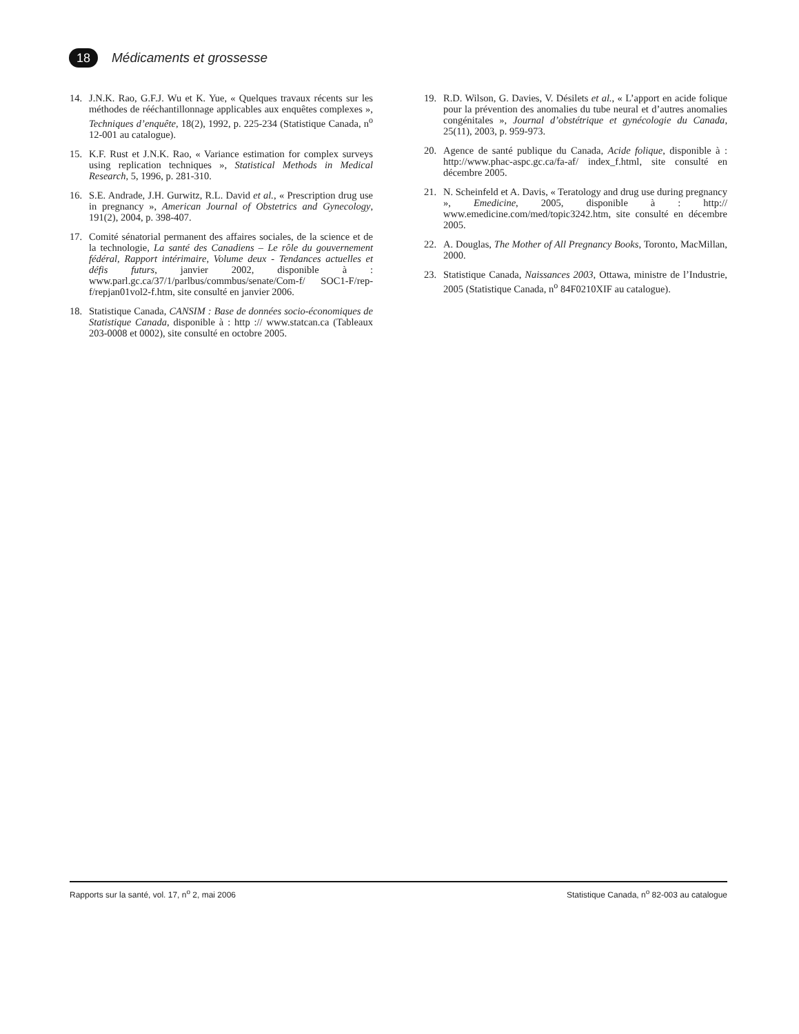18
Médicaments et grossesse
14. J.N.K. Rao, G.F.J. Wu et K. Yue, « Quelques travaux récents sur les méthodes de rééchantillonnage applicables aux enquêtes complexes », Techniques d’enquête, 18(2), 1992, p. 225-234 (Statistique Canada, n<sup>o</sup> 12-001 au catalogue).
15. K.F. Rust et J.N.K. Rao, « Variance estimation for complex surveys using replication techniques », Statistical Methods in Medical Research, 5, 1996, p. 281-310.
16. S.E. Andrade, J.H. Gurwitz, R.L. David et al., « Prescription drug use in pregnancy », American Journal of Obstetrics and Gynecology, 191(2), 2004, p. 398-407.
17. Comité sénatorial permanent des affaires sociales, de la science et de la technologie, La santé des Canadiens – Le rôle du gouvernement fédéral, Rapport intérimaire, Volume deux - Tendances actuelles et défis futurs, janvier 2002, disponible à : www.parl.gc.ca/37/1/parlbus/commbus/senate/Com-f/ SOC1-F/rep-f/repjan01vol2-f.htm, site consulté en janvier 2006.
18. Statistique Canada, CANSIM : Base de données socio-économiques de Statistique Canada, disponible à : http :// www.statcan.ca (Tableaux 203-0008 et 0002), site consulté en octobre 2005.
19. R.D. Wilson, G. Davies, V. Désilets et al., « L’apport en acide folique pour la prévention des anomalies du tube neural et d’autres anomalies congénitales », Journal d’obstétrique et gynécologie du Canada, 25(11), 2003, p. 959-973.
20. Agence de santé publique du Canada, Acide folique, disponible à : http://www.phac-aspc.gc.ca/fa-af/ index_f.html, site consulté en décembre 2005.
21. N. Scheinfeld et A. Davis, « Teratology and drug use during pregnancy », Emedicine, 2005, disponible à : http:// www.emedicine.com/med/topic3242.htm, site consulté en décembre 2005.
22. A. Douglas, The Mother of All Pregnancy Books, Toronto, MacMillan, 2000.
23. Statistique Canada, Naissances 2003, Ottawa, ministre de l’Industrie, 2005 (Statistique Canada, n<sup>o</sup> 84F0210XIF au catalogue).
Rapports sur la santé, vol. 17, n<sup>o</sup> 2, mai 2006 Statistique Canada, n<sup>o</sup> 82-003 au catalogue